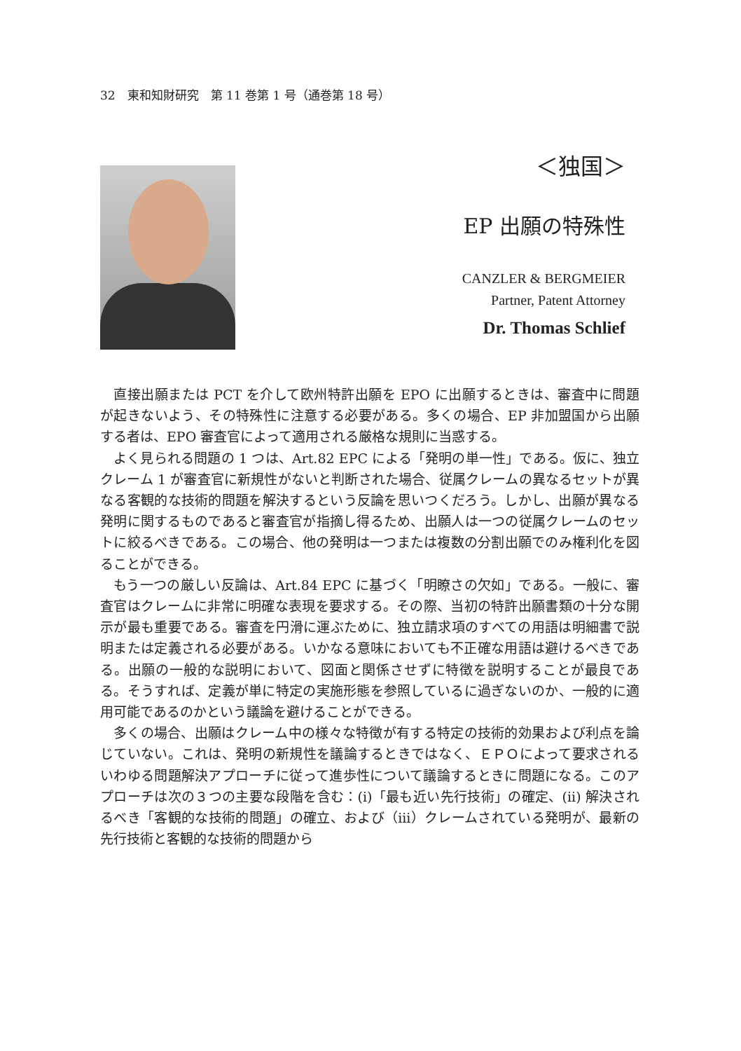32　東和知財研究　第 11 巻第 1 号（通巻第 18 号）
＜独国＞
EP 出願の特殊性
CANZLER & BERGMEIER
Partner, Patent Attorney
Dr. Thomas Schlief
直接出願または PCT を介して欧州特許出願を EPO に出願するときは、審査中に問題が起きないよう、その特殊性に注意する必要がある。多くの場合、EP 非加盟国から出願する者は、EPO 審査官によって適用される厳格な規則に当惑する。
よく見られる問題の 1 つは、Art.82 EPC による「発明の単一性」である。仮に、独立クレーム 1 が審査官に新規性がないと判断された場合、従属クレームの異なるセットが異なる客観的な技術的問題を解決するという反論を思いつくだろう。しかし、出願が異なる発明に関するものであると審査官が指摘し得るため、出願人は一つの従属クレームのセットに絞るべきである。この場合、他の発明は一つまたは複数の分割出願でのみ権利化を図ることができる。
もう一つの厳しい反論は、Art.84 EPC に基づく「明瞭さの欠如」である。一般に、審査官はクレームに非常に明確な表現を要求する。その際、当初の特許出願書類の十分な開示が最も重要である。審査を円滑に運ぶために、独立請求項のすべての用語は明細書で説明または定義される必要がある。いかなる意味においても不正確な用語は避けるべきである。出願の一般的な説明において、図面と関係させずに特徴を説明することが最良である。そうすれば、定義が単に特定の実施形態を参照しているに過ぎないのか、一般的に適用可能であるのかという議論を避けることができる。
多くの場合、出願はクレーム中の様々な特徴が有する特定の技術的効果および利点を論じていない。これは、発明の新規性を議論するときではなく、ＥＰＯによって要求されるいわゆる問題解決アプローチに従って進歩性について議論するときに問題になる。このアプローチは次の３つの主要な段階を含む：(i)「最も近い先行技術」の確定、(ii) 解決されるべき「客観的な技術的問題」の確立、および（iii）クレームされている発明が、最新の先行技術と客観的な技術的問題から